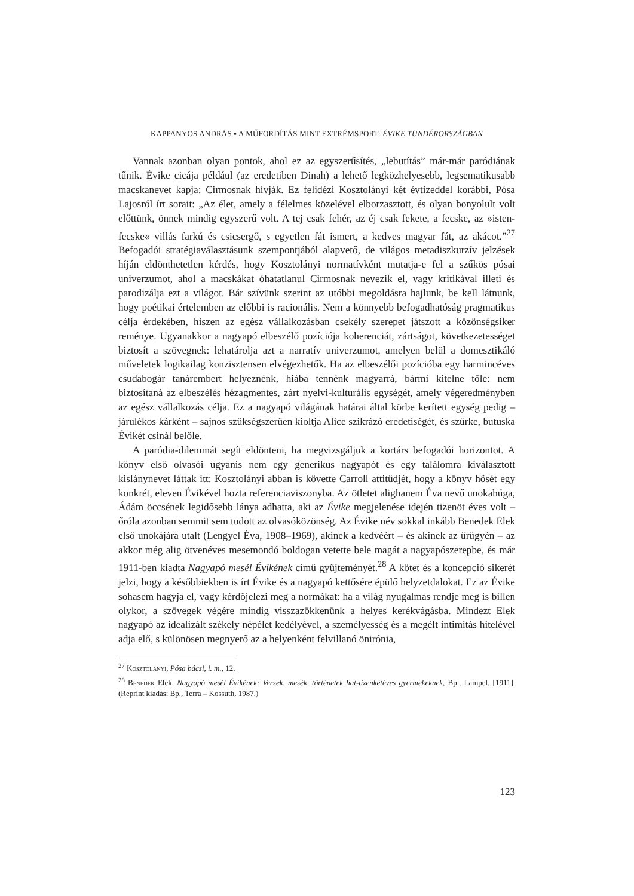KAPPANYOS ANDRÁS ▪ A MŰFORDÍTÁS MINT EXTRÉMSPORT: ÉVIKE TÜNDÉRORSZÁGBAN
Vannak azonban olyan pontok, ahol ez az egyszerűsítés, „lebutítás” már-már paródiának tűnik. Évike cicája például (az eredetiben Dinah) a lehető legközhelyesebb, legsematikusabb macskanevet kapja: Cirmosnak hívják. Ez felidézi Kosztolányi két évtizeddel korábbi, Pósa Lajosról írt sorait: „Az élet, amely a félelmes közelével elborzasztott, és olyan bonyolult volt előttünk, önnek mindig egyszerű volt. A tej csak fehér, az éj csak fekete, a fecske, az »isten-fecske« villás farkú és csicsergő, s egyetlen fát ismert, a kedves magyar fát, az akácot.”<sup>27</sup> Befogadói stratégiaválasztásunk szempontjából alapvető, de világos metadiszkurzív jelzések híján eldönthetetlen kérdés, hogy Kosztolányi normatívként mutatja-e fel a szűkös pósai univerzumot, ahol a macskákat óhatatlanul Cirmosnak nevezik el, vagy kritikával illeti és parodizálja ezt a világot. Bár szívünk szerint az utóbbi megoldásra hajlunk, be kell látnunk, hogy poétikai értelemben az előbbi is racionális. Nem a könnyebb befogadhatóság pragmatikus célja érdekében, hiszen az egész vállalkozásban csekély szerepet játszott a közönségsiker reménye. Ugyanakkor a nagyapó elbeszélő pozíciója koherenciát, zártságot, következetességet biztosít a szövegnek: lehatárolja azt a narratív univerzumot, amelyen belül a domesztikáló műveletek logikailag konzisztensen elvégezhetők. Ha az elbeszélői pozícióba egy harmincéves csudabogár tanárembert helyeznénk, hiába tennénk magyarrá, bármi kitelne tőle: nem biztosítaná az elbeszélés hézagmentes, zárt nyelvi-kulturális egységét, amely végeredményben az egész vállalkozás célja. Ez a nagyapó világának határai által körbe kerített egység pedig – járulékos kárként – sajnos szükségszerűen kioltja Alice szikrázó eredetiségét, és szürke, butuska Évikét csinál belőle.
A paródia-dilemmát segít eldönteni, ha megvizsgáljuk a kortárs befogadói horizontot. A könyv első olvasói ugyanis nem egy generikus nagyapót és egy találomra kiválasztott kislánynevet láttak itt: Kosztolányi abban is követte Carroll attitűdjét, hogy a könyv hősét egy konkrét, eleven Évikével hozta referenciaviszonyba. Az ötletet alighanem Éva nevű unokahúga, Ádám öccsének legidősebb lánya adhatta, aki az Évike megjelenése idején tizenöt éves volt – őróla azonban semmit sem tudott az olvasóközönség. Az Évike név sokkal inkább Benedek Elek első unokájára utalt (Lengyel Éva, 1908–1969), akinek a kedvéért – és akinek az ürügyén – az akkor még alig ötvenéves mesemondó boldogan vetette bele magát a nagyapószerepbe, és már 1911-ben kiadta Nagyapó mesél Évikének című gyűjteményét.<sup>28</sup> A kötet és a koncepció sikerét jelzi, hogy a későbbiekben is írt Évike és a nagyapó kettősére épülő helyzetdalokat. Ez az Évike sohasem hagyja el, vagy kérdőjelezi meg a normákat: ha a világ nyugalmas rendje meg is billen olykor, a szövegek végére mindig visszazökkenünk a helyes kerékvágásba. Mindezt Elek nagyapó az idealizált székely népélet kedélyével, a személyesség és a megélt intimitás hitelével adja elő, s különösen megnyerő az a helyenként felvillanó önirónia,
<sup>27</sup> Kosztolányi, Pósa bácsi, i. m., 12.
<sup>28</sup> Benedek Elek, Nagyapó mesél Évikének: Versek, mesék, történetek hat-tizenkétéves gyermekeknek, Bp., Lampel, [1911]. (Reprint kiadás: Bp., Terra – Kossuth, 1987.)
123